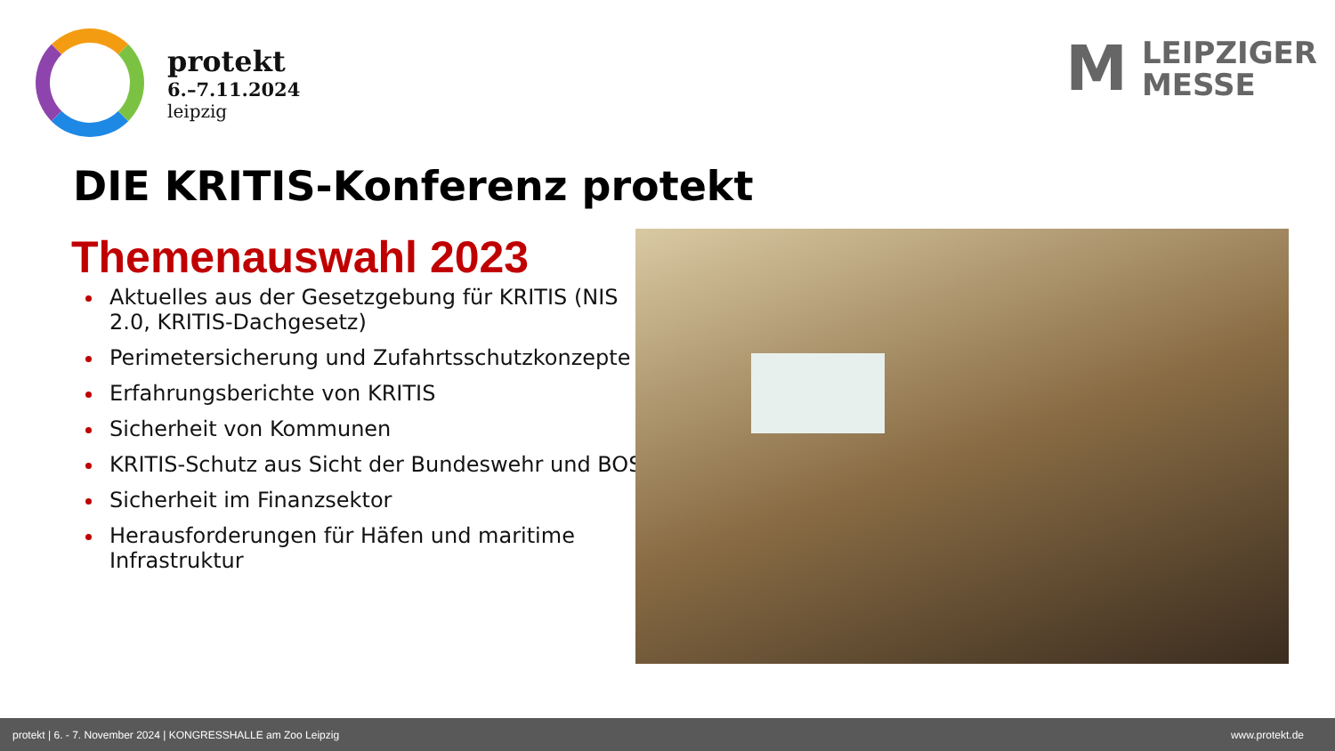protekt
6.–7.11.2024
leipzig
M
LEIPZIGER
MESSE
DIE KRITIS-Konferenz protekt
Themenauswahl 2023
Aktuelles aus der Gesetzgebung für KRITIS (NIS 2.0, KRITIS-Dachgesetz)
Perimetersicherung und Zufahrtsschutzkonzepte
Erfahrungsberichte von KRITIS
Sicherheit von Kommunen
KRITIS-Schutz aus Sicht der Bundeswehr und BOS
Sicherheit im Finanzsektor
Herausforderungen für Häfen und maritime Infrastruktur
protekt | 6. - 7. November 2024 | KONGRESSHALLE am Zoo Leipzig www.protekt.de